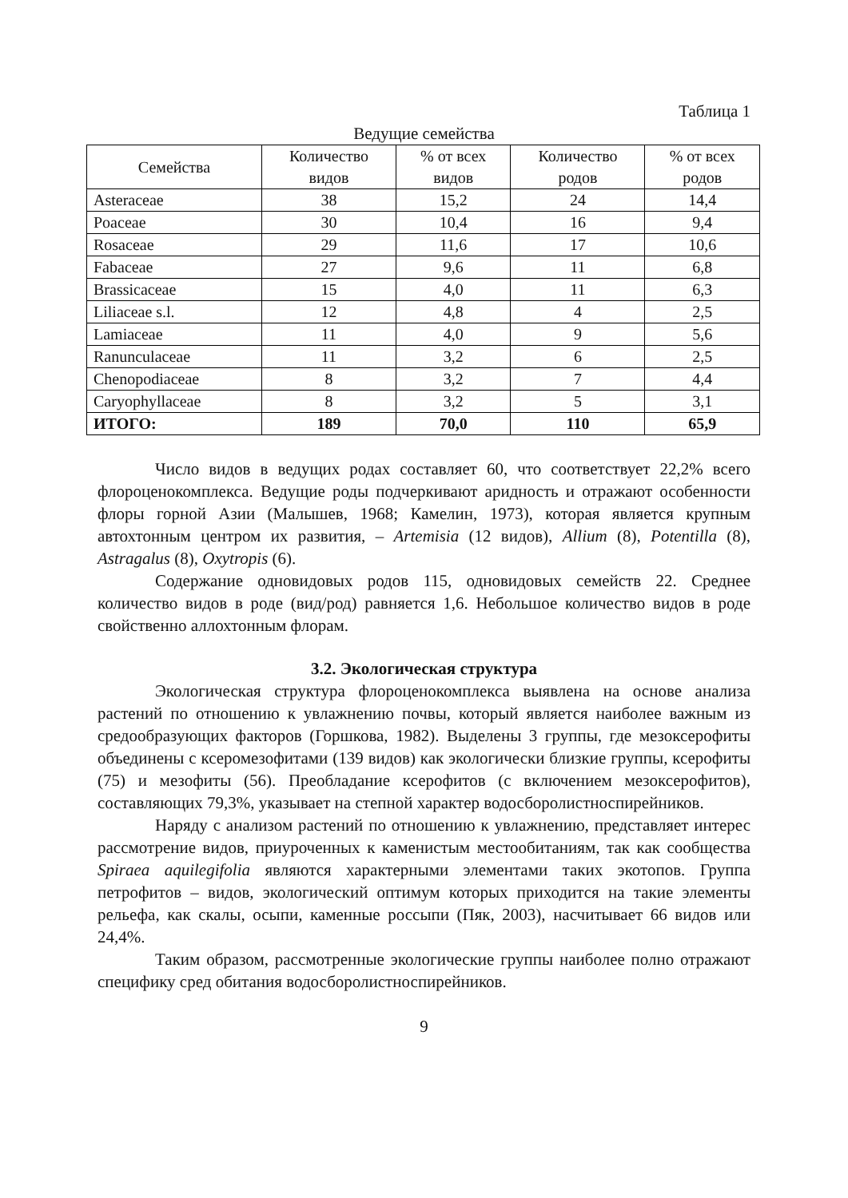Таблица 1
Ведущие семейства
| Семейства | Количество видов | % от всех видов | Количество родов | % от всех родов |
| --- | --- | --- | --- | --- |
| Asteraceae | 38 | 15,2 | 24 | 14,4 |
| Poaceae | 30 | 10,4 | 16 | 9,4 |
| Rosaceae | 29 | 11,6 | 17 | 10,6 |
| Fabaceae | 27 | 9,6 | 11 | 6,8 |
| Brassicaceae | 15 | 4,0 | 11 | 6,3 |
| Liliaceae s.l. | 12 | 4,8 | 4 | 2,5 |
| Lamiaceae | 11 | 4,0 | 9 | 5,6 |
| Ranunculaceae | 11 | 3,2 | 6 | 2,5 |
| Chenopodiaceae | 8 | 3,2 | 7 | 4,4 |
| Caryophyllaceae | 8 | 3,2 | 5 | 3,1 |
| ИТОГО: | 189 | 70,0 | 110 | 65,9 |
Число видов в ведущих родах составляет 60, что соответствует 22,2% всего флороценокомплекса. Ведущие роды подчеркивают аридность и отражают особенности флоры горной Азии (Малышев, 1968; Камелин, 1973), которая является крупным автохтонным центром их развития, – Artemisia (12 видов), Allium (8), Potentilla (8), Astragalus (8), Oxytropis (6).
Содержание одновидовых родов 115, одновидовых семейств 22. Среднее количество видов в роде (вид/род) равняется 1,6. Небольшое количество видов в роде свойственно аллохтонным флорам.
3.2. Экологическая структура
Экологическая структура флороценокомплекса выявлена на основе анализа растений по отношению к увлажнению почвы, который является наиболее важным из средообразующих факторов (Горшкова, 1982). Выделены 3 группы, где мезоксерофиты объединены с ксеромезофитами (139 видов) как экологически близкие группы, ксерофиты (75) и мезофиты (56). Преобладание ксерофитов (с включением мезоксерофитов), составляющих 79,3%, указывает на степной характер водосборолистноспирейников.
Наряду с анализом растений по отношению к увлажнению, представляет интерес рассмотрение видов, приуроченных к каменистым местообитаниям, так как сообщества Spiraea aquilegifolia являются характерными элементами таких экотопов. Группа петрофитов – видов, экологический оптимум которых приходится на такие элементы рельефа, как скалы, осыпи, каменные россыпи (Пяк, 2003), насчитывает 66 видов или 24,4%.
Таким образом, рассмотренные экологические группы наиболее полно отражают специфику сред обитания водосборолистноспирейников.
9